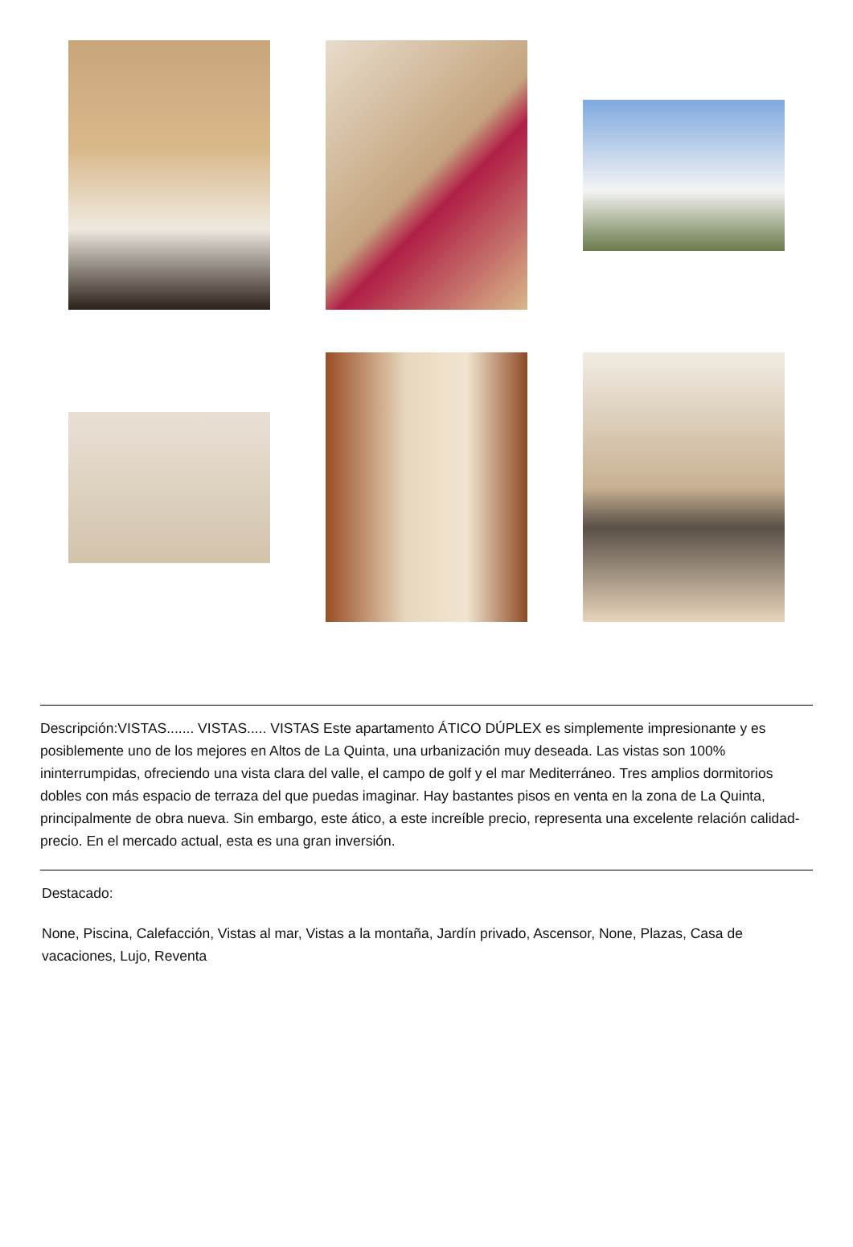Descripción:VISTAS....... VISTAS..... VISTAS Este apartamento ÁTICO DÚPLEX es simplemente impresionante y es posiblemente uno de los mejores en Altos de La Quinta, una urbanización muy deseada. Las vistas son 100% ininterrumpidas, ofreciendo una vista clara del valle, el campo de golf y el mar Mediterráneo. Tres amplios dormitorios dobles con más espacio de terraza del que puedas imaginar. Hay bastantes pisos en venta en la zona de La Quinta, principalmente de obra nueva. Sin embargo, este ático, a este increíble precio, representa una excelente relación calidad-precio. En el mercado actual, esta es una gran inversión.
Destacado:
None, Piscina, Calefacción, Vistas al mar, Vistas a la montaña, Jardín privado, Ascensor, None, Plazas, Casa de vacaciones, Lujo, Reventa